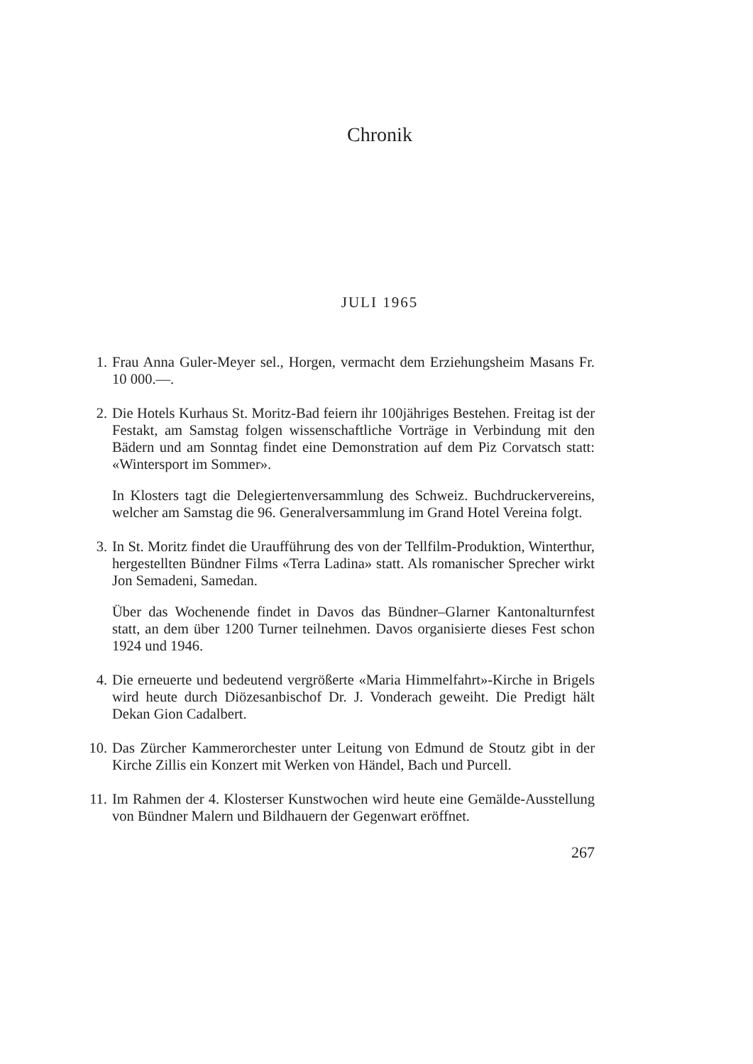Chronik
JULI 1965
1. Frau Anna Guler-Meyer sel., Horgen, vermacht dem Erziehungsheim Masans Fr. 10 000.—.
2. Die Hotels Kurhaus St. Moritz-Bad feiern ihr 100jähriges Bestehen. Freitag ist der Festakt, am Samstag folgen wissenschaftliche Vorträge in Verbindung mit den Bädern und am Sonntag findet eine Demonstration auf dem Piz Corvatsch statt: «Wintersport im Sommer».
In Klosters tagt die Delegiertenversammlung des Schweiz. Buchdruckervereins, welcher am Samstag die 96. Generalversammlung im Grand Hotel Vereina folgt.
3. In St. Moritz findet die Uraufführung des von der Tellfilm-Produktion, Winterthur, hergestellten Bündner Films «Terra Ladina» statt. Als romanischer Sprecher wirkt Jon Semadeni, Samedan.
Über das Wochenende findet in Davos das Bündner–Glarner Kantonalturnfest statt, an dem über 1200 Turner teilnehmen. Davos organisierte dieses Fest schon 1924 und 1946.
4. Die erneuerte und bedeutend vergrößerte «Maria Himmelfahrt»-Kirche in Brigels wird heute durch Diözesanbischof Dr. J. Vonderach geweiht. Die Predigt hält Dekan Gion Cadalbert.
10. Das Zürcher Kammerorchester unter Leitung von Edmund de Stoutz gibt in der Kirche Zillis ein Konzert mit Werken von Händel, Bach und Purcell.
11. Im Rahmen der 4. Klosterser Kunstwochen wird heute eine Gemälde-Ausstellung von Bündner Malern und Bildhauern der Gegenwart eröffnet.
267